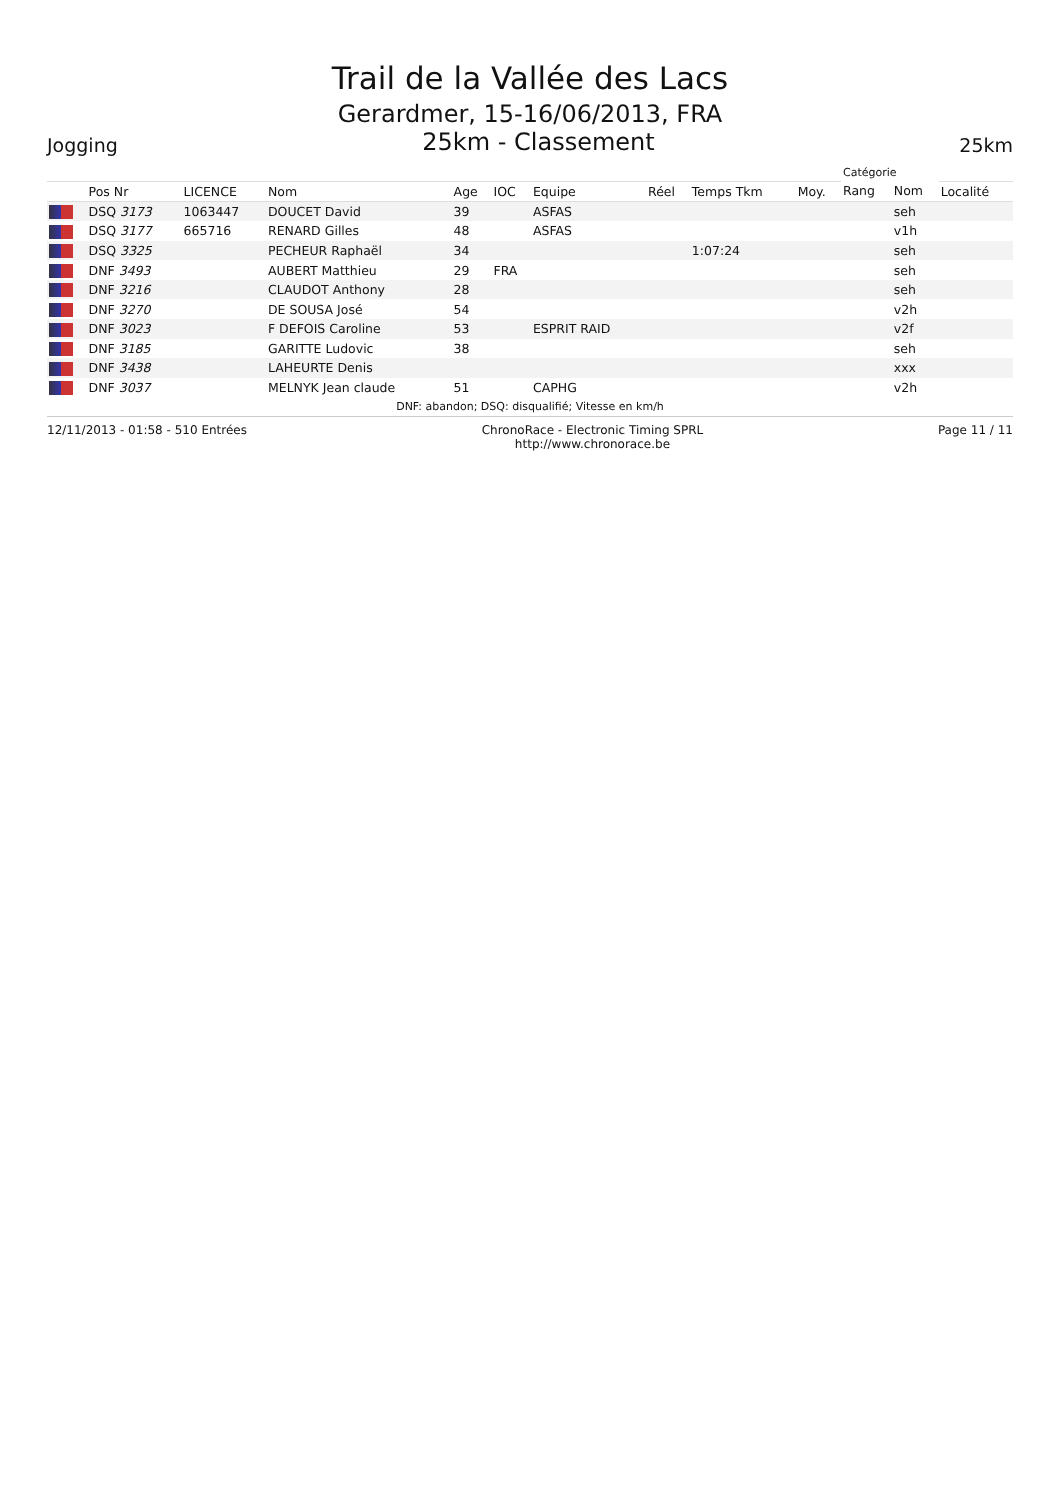Trail de la Vallée des Lacs
Gerardmer, 15-16/06/2013, FRA
Jogging 25km - Classement 25km
| | | | | | | | | | | Catégorie | | |
| --- | --- | --- | --- | --- | --- | --- | --- | --- | --- | --- | --- | --- |
| | Pos Nr | LICENCE | Nom | Age | IOC | Equipe | Réel | Temps Tkm | Moy. | Rang | Nom | Localité |
| | DSQ 3173 | 1063447 | DOUCET David | 39 | | ASFAS | | | | | seh | |
| | DSQ 3177 | 665716 | RENARD Gilles | 48 | | ASFAS | | | | | v1h | |
| | DSQ 3325 | | PECHEUR Raphaël | 34 | | | | 1:07:24 | | | seh | |
| | DNF 3493 | | AUBERT Matthieu | 29 | FRA | | | | | | seh | |
| | DNF 3216 | | CLAUDOT Anthony | 28 | | | | | | | seh | |
| | DNF 3270 | | DE SOUSA José | 54 | | | | | | | v2h | |
| | DNF 3023 | | F DEFOIS Caroline | 53 | | ESPRIT RAID | | | | | v2f | |
| | DNF 3185 | | GARITTE Ludovic | 38 | | | | | | | seh | |
| | DNF 3438 | | LAHEURTE Denis | | | | | | | | xxx | |
| | DNF 3037 | | MELNYK Jean claude | 51 | | CAPHG | | | | | v2h | |
DNF: abandon; DSQ: disqualifié; Vitesse en km/h
12/11/2013 - 01:58 - 510 Entrées ChronoRace - Electronic Timing SPRL
http://www.chronorace.be Page 11 / 11